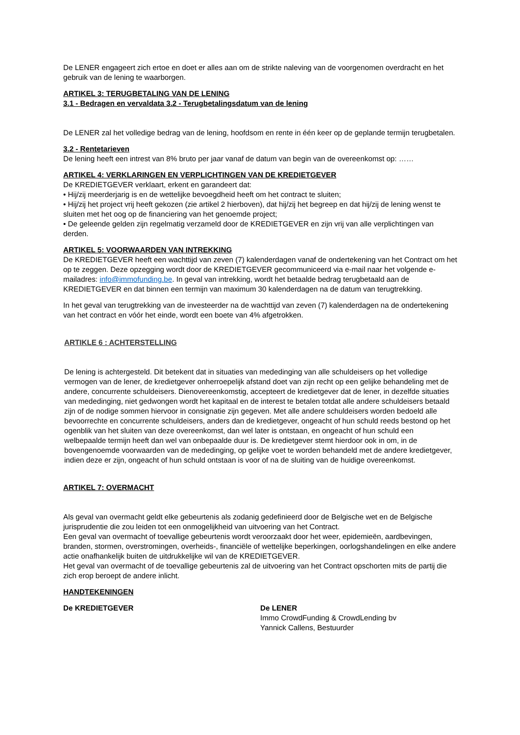De LENER engageert zich ertoe en doet er alles aan om de strikte naleving van de voorgenomen overdracht en het gebruik van de lening te waarborgen.
ARTIKEL 3: TERUGBETALING VAN DE LENING
3.1 - Bedragen en vervaldata 3.2 - Terugbetalingsdatum van de lening
De LENER zal het volledige bedrag van de lening, hoofdsom en rente in één keer op de geplande termijn terugbetalen.
3.2 - Rentetarieven
De lening heeft een intrest van 8% bruto per jaar vanaf de datum van begin van de overeenkomst op: ……
ARTIKEL 4: VERKLARINGEN EN VERPLICHTINGEN VAN DE KREDIETGEVER
De KREDIETGEVER verklaart, erkent en garandeert dat:
• Hij/zij meerderjarig is en de wettelijke bevoegdheid heeft om het contract te sluiten;
• Hij/zij het project vrij heeft gekozen (zie artikel 2 hierboven), dat hij/zij het begreep en dat hij/zij de lening wenst te sluiten met het oog op de financiering van het genoemde project;
• De geleende gelden zijn regelmatig verzameld door de KREDIETGEVER en zijn vrij van alle verplichtingen van derden.
ARTIKEL 5: VOORWAARDEN VAN INTREKKING
De KREDIETGEVER heeft een wachttijd van zeven (7) kalenderdagen vanaf de ondertekening van het Contract om het op te zeggen. Deze opzegging wordt door de KREDIETGEVER gecommuniceerd via e-mail naar het volgende e-mailadres: info@immofunding.be. In geval van intrekking, wordt het betaalde bedrag terugbetaald aan de KREDIETGEVER en dat binnen een termijn van maximum 30 kalenderdagen na de datum van terugtrekking.
In het geval van terugtrekking van de investeerder na de wachttijd van zeven (7) kalenderdagen na de ondertekening van het contract en vóór het einde, wordt een boete van 4% afgetrokken.
ARTIKLE 6 : ACHTERSTELLING
De lening is achtergesteld. Dit betekent dat in situaties van mededinging van alle schuldeisers op het volledige vermogen van de lener, de kredietgever onherroepelijk afstand doet van zijn recht op een gelijke behandeling met de andere, concurrente schuldeisers. Dienovereenkomstig, accepteert de kredietgever dat de lener, in dezelfde situaties van mededinging, niet gedwongen wordt het kapitaal en de interest te betalen totdat alle andere schuldeisers betaald zijn of de nodige sommen hiervoor in consignatie zijn gegeven. Met alle andere schuldeisers worden bedoeld alle bevoorrechte en concurrente schuldeisers, anders dan de kredietgever, ongeacht of hun schuld reeds bestond op het ogenblik van het sluiten van deze overeenkomst, dan wel later is ontstaan, en ongeacht of hun schuld een welbepaalde termijn heeft dan wel van onbepaalde duur is. De kredietgever stemt hierdoor ook in om, in de bovengenoemde voorwaarden van de mededinging, op gelijke voet te worden behandeld met de andere kredietgever, indien deze er zijn, ongeacht of hun schuld ontstaan is voor of na de sluiting van de huidige overeenkomst.
ARTIKEL 7: OVERMACHT
Als geval van overmacht geldt elke gebeurtenis als zodanig gedefinieerd door de Belgische wet en de Belgische jurisprudentie die zou leiden tot een onmogelijkheid van uitvoering van het Contract.
Een geval van overmacht of toevallige gebeurtenis wordt veroorzaakt door het weer, epidemieën, aardbevingen, branden, stormen, overstromingen, overheids-, financiële of wettelijke beperkingen, oorlogshandelingen en elke andere actie onafhankelijk buiten de uitdrukkelijke wil van de KREDIETGEVER.
Het geval van overmacht of de toevallige gebeurtenis zal de uitvoering van het Contract opschorten mits de partij die zich erop beroept de andere inlicht.
HANDTEKENINGEN
De KREDIETGEVER De LENER
Immo CrowdFunding & CrowdLending bv
Yannick Callens, Bestuurder